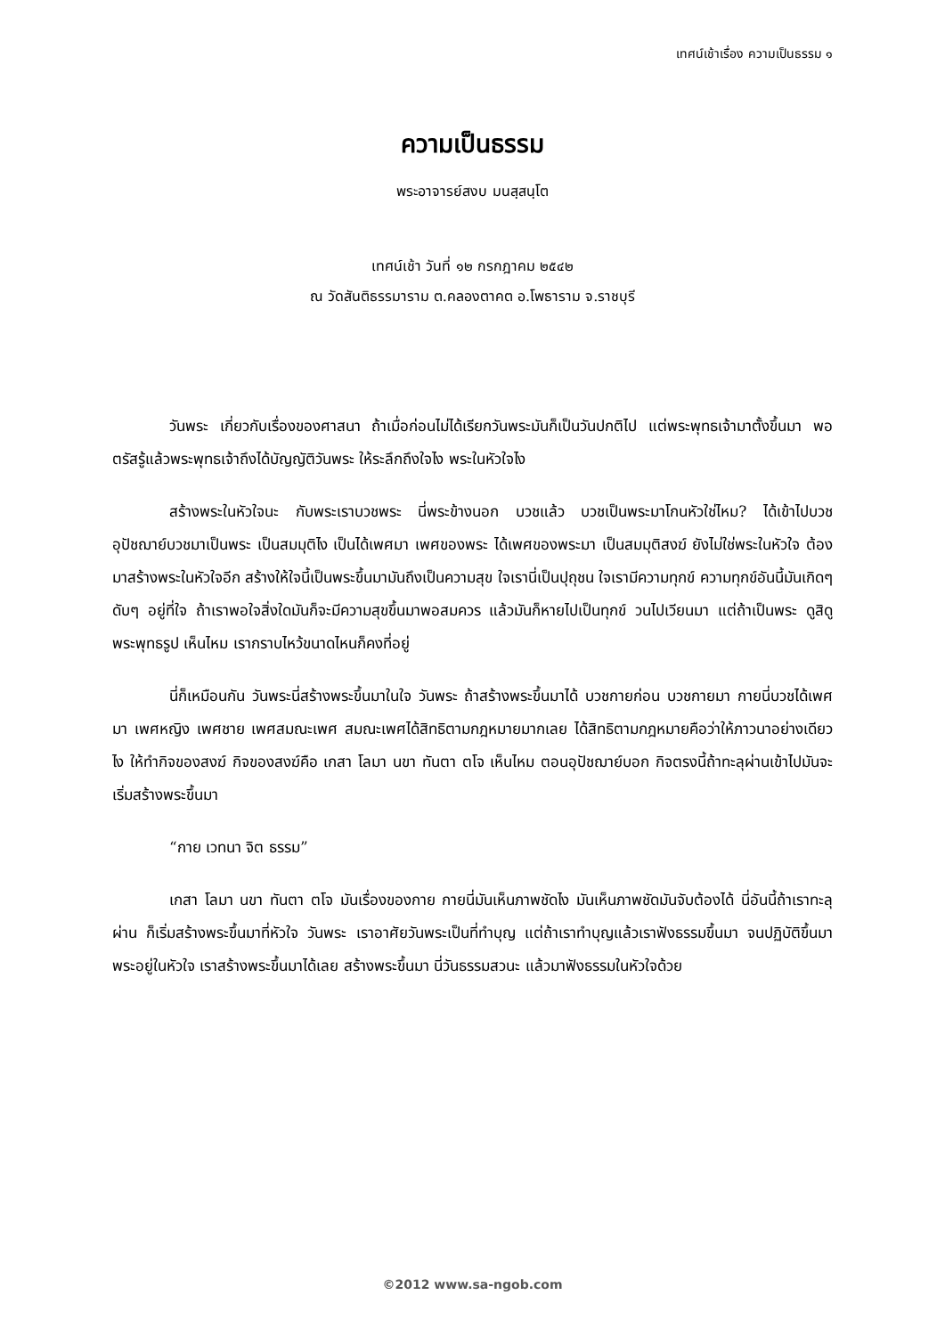เทศน์เช้าเรื่อง ความเป็นธรรม ๑
ความเป็นธรรม
พระอาจารย์สงบ มนสฺสนฺโต
เทศน์เช้า วันที่ ๑๒ กรกฎาคม ๒๕๔๒
ณ วัดสันติธรรมาราม ต.คลองตาคต อ.โพธาราม จ.ราชบุรี
วันพระ เกี่ยวกับเรื่องของศาสนา ถ้าเมื่อก่อนไม่ได้เรียกวันพระมันก็เป็นวันปกติไป แต่พระพุทธเจ้ามาตั้งขึ้นมา พอตรัสรู้แล้วพระพุทธเจ้าถึงได้บัญญัติวันพระ ให้ระลึกถึงใจไง พระในหัวใจไง
สร้างพระในหัวใจนะ กับพระเราบวชพระ นี่พระข้างนอก บวชแล้ว บวชเป็นพระมาโกนหัวใช่ไหม? ได้เข้าไปบวช อุปัชฌาย์บวชมาเป็นพระ เป็นสมมุติไง เป็นได้เพศมา เพศของพระ ได้เพศของพระมา เป็นสมมุติสงฆ์ ยังไม่ใช่พระในหัวใจ ต้องมาสร้างพระในหัวใจอีก สร้างให้ใจนี้เป็นพระขึ้นมามันถึงเป็นความสุข ใจเรานี่เป็นปุถุชน ใจเรามีความทุกข์ ความทุกข์อันนี้มันเกิดๆ ดับๆ อยู่ที่ใจ ถ้าเราพอใจสิ่งใดมันก็จะมีความสุขขึ้นมาพอสมควร แล้วมันก็หายไปเป็นทุกข์ วนไปเวียนมา แต่ถ้าเป็นพระ ดูสิดูพระพุทธรูป เห็นไหม เรากราบไหว้ขนาดไหนก็คงที่อยู่
นี่ก็เหมือนกัน วันพระนี่สร้างพระขึ้นมาในใจ วันพระ ถ้าสร้างพระขึ้นมาได้ บวชกายก่อน บวชกายมา กายนี่บวชได้เพศมา เพศหญิง เพศชาย เพศสมณะเพศ สมณะเพศได้สิทธิตามกฎหมายมากเลย ได้สิทธิตามกฎหมายคือว่าให้ภาวนาอย่างเดียวไง ให้ทำกิจของสงฆ์ กิจของสงฆ์คือ เกสา โลมา นขา ทันตา ตโจ เห็นไหม ตอนอุปัชฌาย์บอก กิจตรงนี้ถ้าทะลุผ่านเข้าไปมันจะเริ่มสร้างพระขึ้นมา
“กาย เวทนา จิต ธรรม”
เกสา โลมา นขา ทันตา ตโจ มันเรื่องของกาย กายนี่มันเห็นภาพชัดไง มันเห็นภาพชัดมันจับต้องได้ นี่อันนี้ถ้าเราทะลุผ่าน ก็เริ่มสร้างพระขึ้นมาที่หัวใจ วันพระ เราอาศัยวันพระเป็นที่ทำบุญ แต่ถ้าเราทำบุญแล้วเราฟังธรรมขึ้นมา จนปฏิบัติขึ้นมาพระอยู่ในหัวใจ เราสร้างพระขึ้นมาได้เลย สร้างพระขึ้นมา นี่วันธรรมสวนะ แล้วมาฟังธรรมในหัวใจด้วย
©2012 www.sa-ngob.com